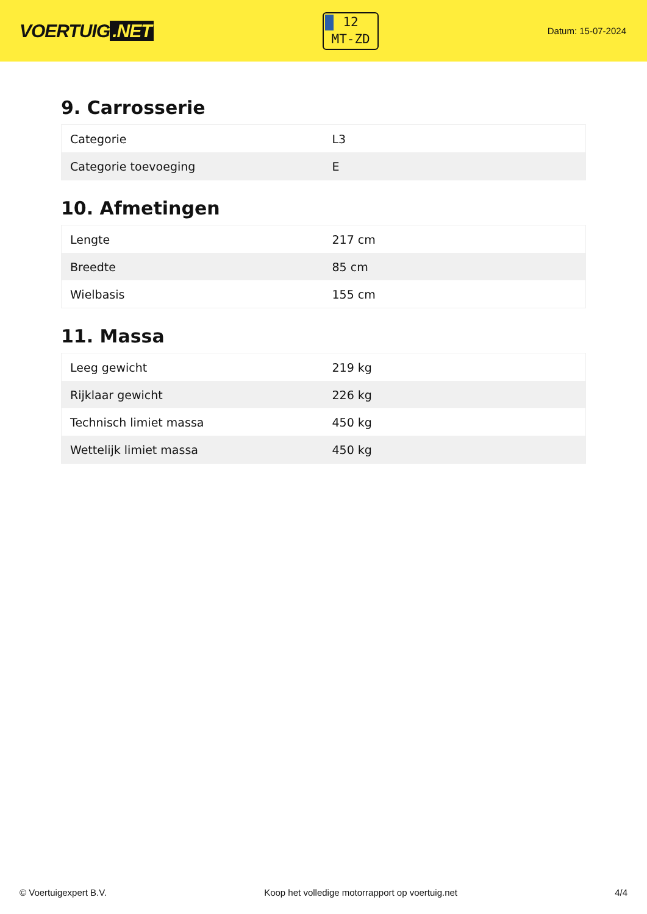VOERTUIG.NET
12
MT-ZD
Datum: 15-07-2024
9. Carrosserie
| Categorie | L3 |
| Categorie toevoeging | E |
10. Afmetingen
| Lengte | 217 cm |
| Breedte | 85 cm |
| Wielbasis | 155 cm |
11. Massa
| Leeg gewicht | 219 kg |
| Rijklaar gewicht | 226 kg |
| Technisch limiet massa | 450 kg |
| Wettelijk limiet massa | 450 kg |
© Voertuigexpert B.V. Koop het volledige motorrapport op voertuig.net 4/4